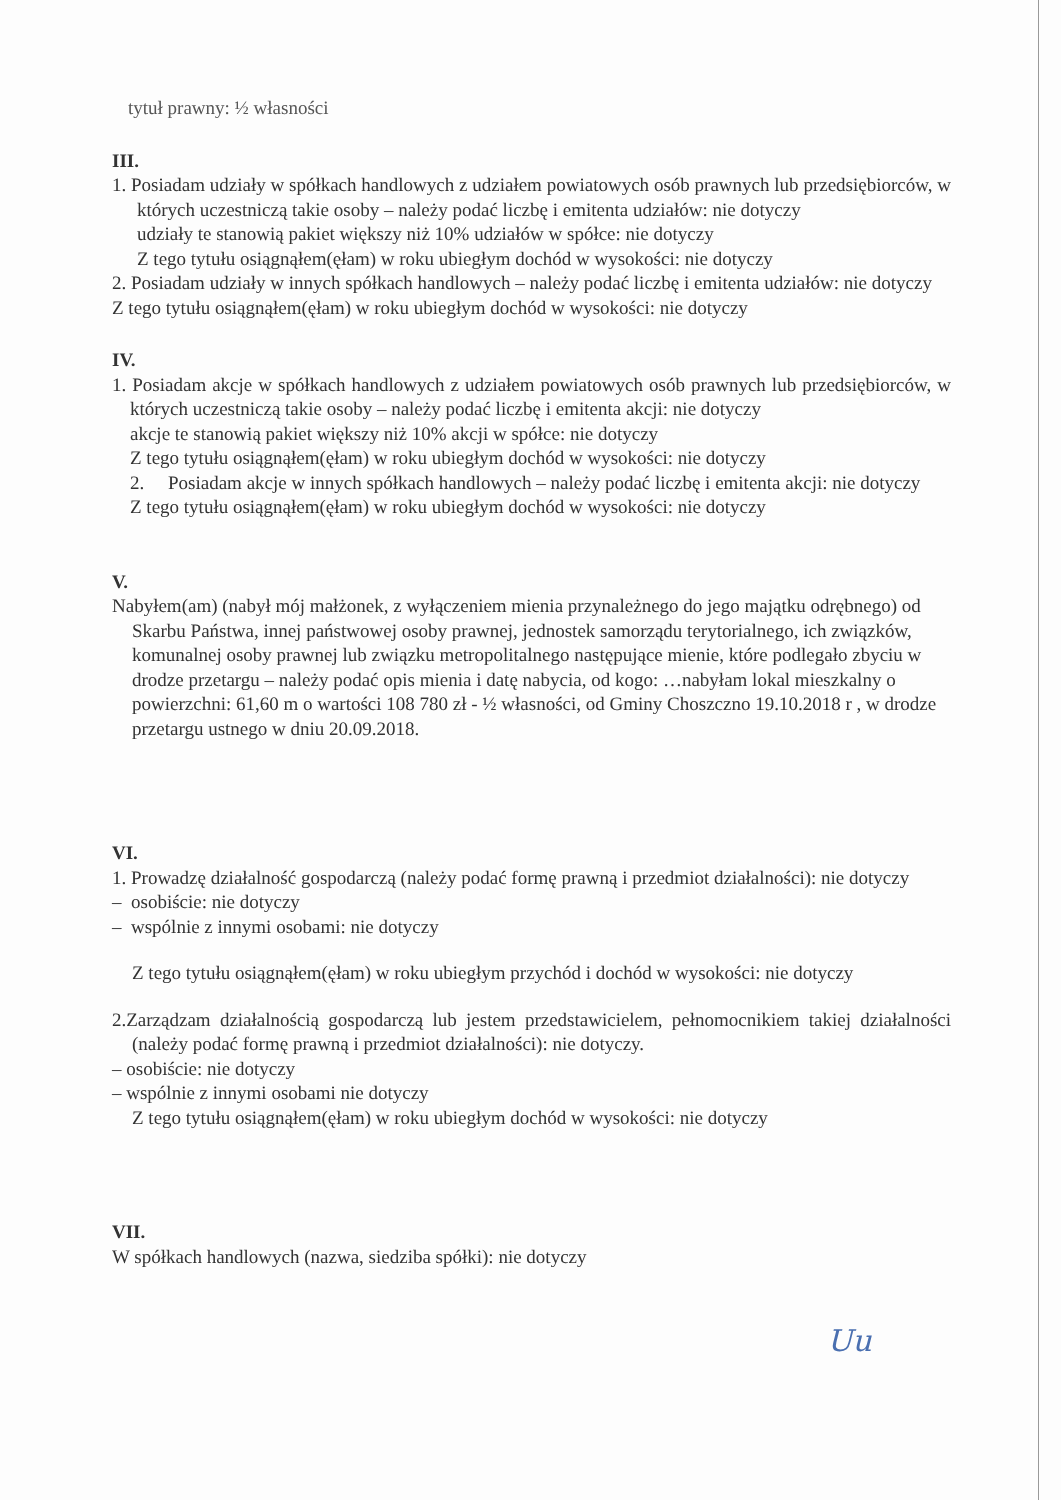tytuł prawny: ½ własności
III.
1. Posiadam udziały w spółkach handlowych z udziałem powiatowych osób prawnych lub przedsiębiorców, w których uczestniczą takie osoby – należy podać liczbę i emitenta udziałów: nie dotyczy
udziały te stanowią pakiet większy niż 10% udziałów w spółce: nie dotyczy
Z tego tytułu osiągnąłem(ęłam) w roku ubiegłym dochód w wysokości: nie dotyczy
2. Posiadam udziały w innych spółkach handlowych – należy podać liczbę i emitenta udziałów: nie dotyczy
Z tego tytułu osiągnąłem(ęłam) w roku ubiegłym dochód w wysokości: nie dotyczy
IV.
1. Posiadam akcje w spółkach handlowych z udziałem powiatowych osób prawnych lub przedsiębiorców, w których uczestniczą takie osoby – należy podać liczbę i emitenta akcji: nie dotyczy
akcje te stanowią pakiet większy niż 10% akcji w spółce: nie dotyczy
Z tego tytułu osiągnąłem(ęłam) w roku ubiegłym dochód w wysokości: nie dotyczy
2. Posiadam akcje w innych spółkach handlowych – należy podać liczbę i emitenta akcji: nie dotyczy
Z tego tytułu osiągnąłem(ęłam) w roku ubiegłym dochód w wysokości: nie dotyczy
V.
Nabyłem(am) (nabył mój małżonek, z wyłączeniem mienia przynależnego do jego majątku odrębnego) od Skarbu Państwa, innej państwowej osoby prawnej, jednostek samorządu terytorialnego, ich związków, komunalnej osoby prawnej lub związku metropolitalnego następujące mienie, które podlegało zbyciu w drodze przetargu – należy podać opis mienia i datę nabycia, od kogo: …nabyłam lokal mieszkalny o powierzchni: 61,60 m o wartości 108 780 zł - ½ własności, od Gminy Choszczno 19.10.2018 r , w drodze przetargu ustnego w dniu 20.09.2018.
VI.
1. Prowadzę działalność gospodarczą (należy podać formę prawną i przedmiot działalności): nie dotyczy
– osobiście: nie dotyczy
– wspólnie z innymi osobami: nie dotyczy
Z tego tytułu osiągnąłem(ęłam) w roku ubiegłym przychód i dochód w wysokości: nie dotyczy
2.Zarządzam działalnością gospodarczą lub jestem przedstawicielem, pełnomocnikiem takiej działalności (należy podać formę prawną i przedmiot działalności): nie dotyczy.
– osobiście: nie dotyczy
– wspólnie z innymi osobami nie dotyczy
Z tego tytułu osiągnąłem(ęłam) w roku ubiegłym dochód w wysokości: nie dotyczy
VII.
W spółkach handlowych (nazwa, siedziba spółki): nie dotyczy
Uu